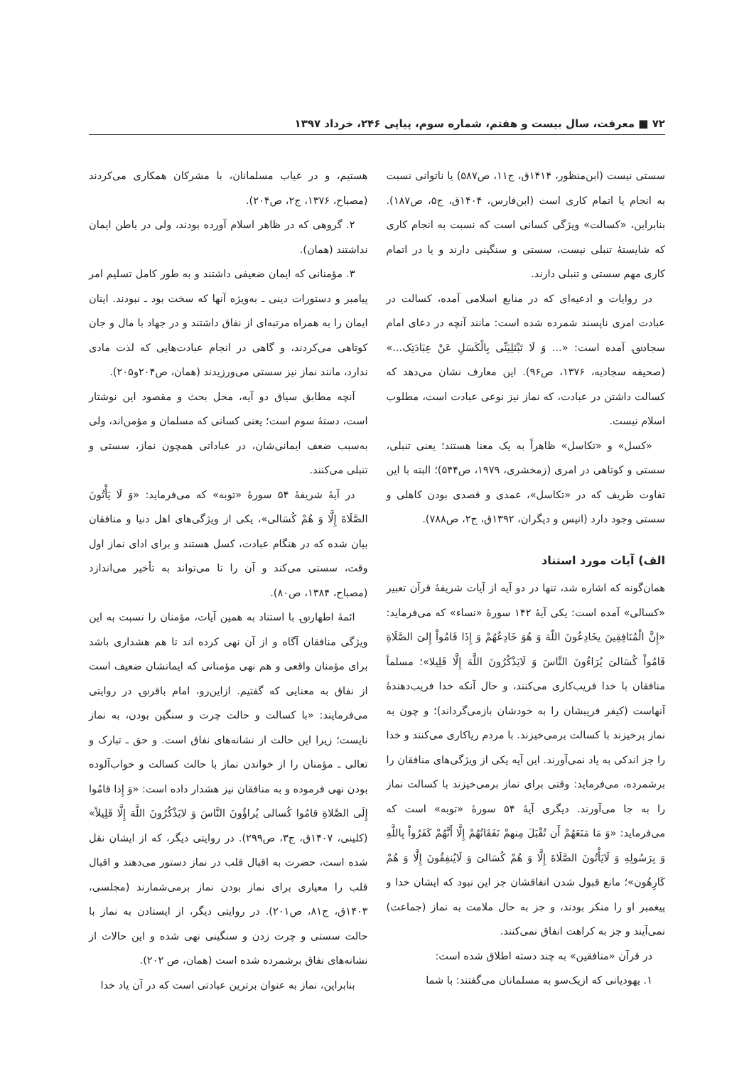۷۲ ■ معرفت، سال بیست و هفتم، شماره سوم، پیاپی ۲۴۶، خرداد ۱۳۹۷
سستی نیست (ابن‌منظور، ۱۴۱۴ق، ج۱۱، ص۵۸۷) یا ناتوانی نسبت به انجام یا اتمام کاری است (ابن‌فارس، ۱۴۰۴ق، ج۵، ص۱۸۷). بنابراین، «کسالت» ویژگی کسانی است که نسبت به انجام کاری که شایستهٔ تنبلی نیست، سستی و سنگینی دارند و یا در اتمام کاری مهم سستی و تنبلی دارند.
در روایات و ادعیه‌ای که در منابع اسلامی آمده، کسالت در عبادت امری ناپسند شمرده شده است: مانند آنچه در دعای امام سجاد؈ آمده است: «... وَ لَا تَبْتَلِیَنِّی بِالْکَسَلِ عَنْ عِبَادَتِک...» (صحیفه سجادیه، ۱۳۷۶، ص۹۶). این معارف نشان می‌دهد که کسالت داشتن در عبادت، که نماز نیز نوعی عبادت است، مطلوب اسلام نیست.
«کسل» و «تکاسل» ظاهراً به یک معنا هستند؛ یعنی تنبلی، سستی و کوتاهی در امری (زمخشری، ۱۹۷۹، ص۵۴۴)؛ البته با این تفاوت ظریف که در «تکاسل»، عمدی و قصدی بودن کاهلی و سستی وجود دارد (انیس و دیگران، ۱۳۹۲ق، ج۲، ص۷۸۸).
الف) آیات مورد استناد
همان‌گونه که اشاره شد، تنها در دو آیه از آیات شریفهٔ قرآن تعبیر «کسالی» آمده است: یکی آیهٔ ۱۴۲ سورهٔ «نساء» که می‌فرماید: «إِنَّ الْمُنَافِقِینَ یخَادِعُونَ اللّهَ وَ هُوَ خَادِعُهُمْ وَ إِذَا قَامُواْ إِلیَ الصَّلَاةِ قَامُواْ کُسَالیَ یُرَاءُونَ النَّاسَ وَ لَایَذْکُرُونَ اللَّهَ إِلَّا قَلِیلا»؛ مسلماً منافقان با خدا فریب‌کاری می‌کنند، و حال آنکه خدا فریب‌دهندهٔ آنهاست (کیفر فریبشان را به خودشان بازمی‌گرداند)؛ و چون به نماز برخیزند با کسالت برمی‌خیزند. با مردم ریاکاری می‌کنند و خدا را جز اندکی به یاد نمی‌آورند. این آیه یکی از ویژگی‌های منافقان را برشمرده، می‌فرماید: وقتی برای نماز برمی‌خیزند با کسالت نماز را به جا می‌آورند. دیگری آیهٔ ۵۴ سورهٔ «توبه» است که می‌فرماید: «وَ مَا مَنَعَهُمْ أَن تُقْبَلَ مِنهمْ نَفَقَاتُهُمْ إِلَّا أَنَّهُمْ کَفَرُواْ بِاللَّهِ وَ بِرَسُولِهِ وَ لَایَأْتُونَ الصَّلَاةَ إِلَّا وَ هُمْ کُسَالیَ وَ لَایُنفِقُونَ إِلَّا وَ هُمْ کَارِهُون»؛ مانع قبول شدن انفاقشان جز این نبود که ایشان خدا و پیغمبر او را منکر بودند، و جز به حال ملامت به نماز (جماعت) نمی‌آیند و جز به کراهت انفاق نمی‌کنند.
در قرآن «منافقین» به چند دسته اطلاق شده است:
۱. یهودیانی که ازیک‌سو به مسلمانان می‌گفتند: با شما
هستیم، و در غیاب مسلمانان، با مشرکان همکاری می‌کردند (مصباح، ۱۳۷۶، ج۲، ص۲۰۴).
۲. گروهی که در ظاهر اسلام آورده بودند، ولی در باطن ایمان نداشتند (همان).
۳. مؤمنانی که ایمان ضعیفی داشتند و به طور کامل تسلیم امر پیامبر و دستورات دینی ـ به‌ویژه آنها که سخت بود ـ نبودند. اینان ایمان را به همراه مرتبه‌ای از نفاق داشتند و در جهاد با مال و جان کوتاهی می‌کردند، و گاهی در انجام عبادت‌هایی که لذت مادی ندارد، مانند نماز نیز سستی می‌ورزیدند (همان، ص۲۰۴و۲۰۵).
آنچه مطابق سیاق دو آیه، محل بحث و مقصود این نوشتار است، دستهٔ سوم است؛ یعنی کسانی که مسلمان و مؤمن‌اند، ولی به‌سبب ضعف ایمانی‌شان، در عباداتی همچون نماز، سستی و تنبلی می‌کنند.
در آیهٔ شریفهٔ ۵۴ سورهٔ «توبه» که می‌فرماید: «وَ لَا یَأْتُونَ الصَّلَاةَ إِلَّا وَ هُمْ کُسَالی»، یکی از ویژگی‌های اهل دنیا و منافقان بیان شده که در هنگام عبادت، کسل هستند و برای ادای نماز اول وقت، سستی می‌کند و آن را تا می‌تواند به تأخیر می‌اندازد (مصباح، ۱۳۸۴، ص۸۰).
ائمهٔ اطهار؈ با استناد به همین آیات، مؤمنان را نسبت به این ویژگی منافقان آگاه و از آن نهی کرده اند تا هم هشداری باشد برای مؤمنان واقعی و هم نهی مؤمنانی که ایمانشان ضعیف است از نفاق به معنایی که گفتیم. ازاین‌رو، امام باقر؈ در روایتی می‌فرمایند: «با کسالت و حالت چرت و سنگین بودن، به نماز نایست؛ زیرا این حالت از نشانه‌های نفاق است. و حق ـ تبارک و تعالی ـ مؤمنان را از خواندن نماز با حالت کسالت و خواب‌آلوده بودن نهی فرموده و به منافقان نیز هشدار داده است: «وَ إِذا قامُوا إِلَی الصَّلاةِ قامُوا کُسالی یُراؤُونَ النَّاسَ وَ لایَذْکُرُونَ اللَّهَ إِلَّا قَلِیلاً» (کلینی، ۱۴۰۷ق، ج۳، ص۲۹۹). در روایتی دیگر، که از ایشان نقل شده است، حضرت به اقبال قلب در نماز دستور می‌دهند و اقبال قلب را معیاری برای نماز بودن نماز برمی‌شمارند (مجلسی، ۱۴۰۳ق، ج۸۱، ص۲۰۱). در روایتی دیگر، از ایستادن به نماز با حالت سستی و چرت زدن و سنگینی نهی شده و این حالات از نشانه‌های نفاق برشمرده شده است (همان، ص ۲۰۲).
بنابراین، نماز به عنوان برترین عبادتی است که در آن یاد خدا